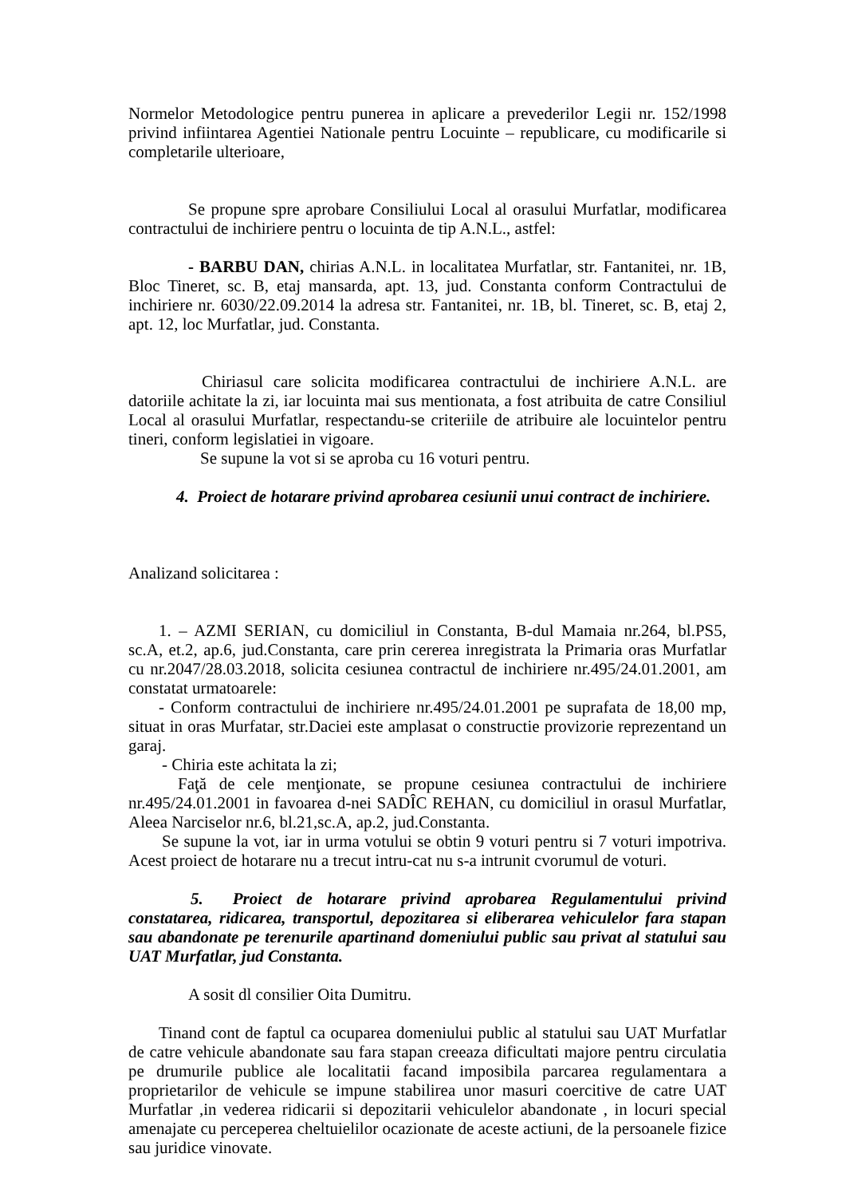Normelor Metodologice pentru punerea in aplicare a prevederilor Legii nr. 152/1998 privind infiintarea Agentiei Nationale pentru Locuinte – republicare, cu modificarile si completarile ulterioare,
Se propune spre aprobare Consiliului Local al orasului Murfatlar, modificarea contractului de inchiriere pentru o locuinta de tip A.N.L., astfel:
- BARBU DAN, chirias A.N.L. in localitatea Murfatlar, str. Fantanitei, nr. 1B, Bloc Tineret, sc. B, etaj mansarda, apt. 13, jud. Constanta conform Contractului de inchiriere nr. 6030/22.09.2014 la adresa str. Fantanitei, nr. 1B, bl. Tineret, sc. B, etaj 2, apt. 12, loc Murfatlar, jud. Constanta.
Chiriasul care solicita modificarea contractului de inchiriere A.N.L. are datoriile achitate la zi, iar locuinta mai sus mentionata, a fost atribuita de catre Consiliul Local al orasului Murfatlar, respectandu-se criteriile de atribuire ale locuintelor pentru tineri, conform legislatiei in vigoare.
Se supune la vot si se aproba cu 16 voturi pentru.
4. Proiect de hotarare privind aprobarea cesiunii unui contract de inchiriere.
Analizand solicitarea :
1. – AZMI SERIAN, cu domiciliul in Constanta, B-dul Mamaia nr.264, bl.PS5, sc.A, et.2, ap.6, jud.Constanta, care prin cererea inregistrata la Primaria oras Murfatlar cu nr.2047/28.03.2018, solicita cesiunea contractul de inchiriere nr.495/24.01.2001, am constatat urmatoarele:
- Conform contractului de inchiriere nr.495/24.01.2001 pe suprafata de 18,00 mp, situat in oras Murfatar, str.Daciei este amplasat o constructie provizorie reprezentand un garaj.
- Chiria este achitata la zi;
Faţă de cele menţionate, se propune cesiunea contractului de inchiriere nr.495/24.01.2001 in favoarea d-nei SADÎC REHAN, cu domiciliul in orasul Murfatlar, Aleea Narciselor nr.6, bl.21,sc.A, ap.2, jud.Constanta.
Se supune la vot, iar in urma votului se obtin 9 voturi pentru si 7 voturi impotriva. Acest proiect de hotarare nu a trecut intru-cat nu s-a intrunit cvorumul de voturi.
5. Proiect de hotarare privind aprobarea Regulamentului privind constatarea, ridicarea, transportul, depozitarea si eliberarea vehiculelor fara stapan sau abandonate pe terenurile apartinand domeniului public sau privat al statului sau UAT Murfatlar, jud Constanta.
A sosit dl consilier Oita Dumitru.
Tinand cont de faptul ca ocuparea domeniului public al statului sau UAT Murfatlar de catre vehicule abandonate sau fara stapan creeaza dificultati majore pentru circulatia pe drumurile publice ale localitatii facand imposibila parcarea regulamentara a proprietarilor de vehicule se impune stabilirea unor masuri coercitive de catre UAT Murfatlar ,in vederea ridicarii si depozitarii vehiculelor abandonate , in locuri special amenajate cu perceperea cheltuielilor ocazionate de aceste actiuni, de la persoanele fizice sau juridice vinovate.